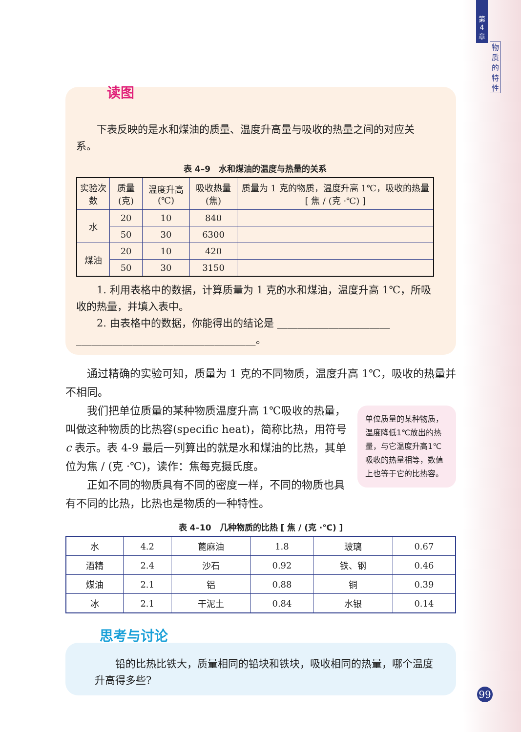第
4
章
物
质
的
特
性
读图
下表反映的是水和煤油的质量、温度升高量与吸收的热量之间的对应关系。
表 4–9　水和煤油的温度与热量的关系
| 实验次数 | 质量(克) | 温度升高(℃) | 吸收热量(焦) | 质量为 1 克的物质，温度升高 1℃，吸收的热量 [ 焦 / (克 ·℃) ] |
| --- | --- | --- | --- | --- |
| 水 | 20 | 10 | 840 | |
| | 50 | 30 | 6300 | |
| 煤油 | 20 | 10 | 420 | |
| | 50 | 30 | 3150 | |
1. 利用表格中的数据，计算质量为 1 克的水和煤油，温度升高 1℃，所吸收的热量，并填入表中。
2. 由表格中的数据，你能得出的结论是 ______________________
___________________________________。
通过精确的实验可知，质量为 1 克的不同物质，温度升高 1℃，吸收的热量并不相同。
单位质量的某种物质，温度降低1℃放出的热量，与它温度升高1℃吸收的热量相等，数值上也等于它的比热容。
我们把单位质量的某种物质温度升高 1℃吸收的热量，叫做这种物质的比热容(specific heat)，简称比热，用符号 c 表示。表 4-9 最后一列算出的就是水和煤油的比热，其单位为焦 / (克 ·℃)，读作：焦每克摄氏度。
正如不同的物质具有不同的密度一样，不同的物质也具有不同的比热，比热也是物质的一种特性。
表 4–10　几种物质的比热 [ 焦 / (克 ·℃) ]
| 水 | 4.2 | 蓖麻油 | 1.8 | 玻璃 | 0.67 |
| 酒精 | 2.4 | 沙石 | 0.92 | 铁、钢 | 0.46 |
| 煤油 | 2.1 | 铝 | 0.88 | 铜 | 0.39 |
| 冰 | 2.1 | 干泥土 | 0.84 | 水银 | 0.14 |
思考与讨论
铅的比热比铁大，质量相同的铅块和铁块，吸收相同的热量，哪个温度升高得多些?
99